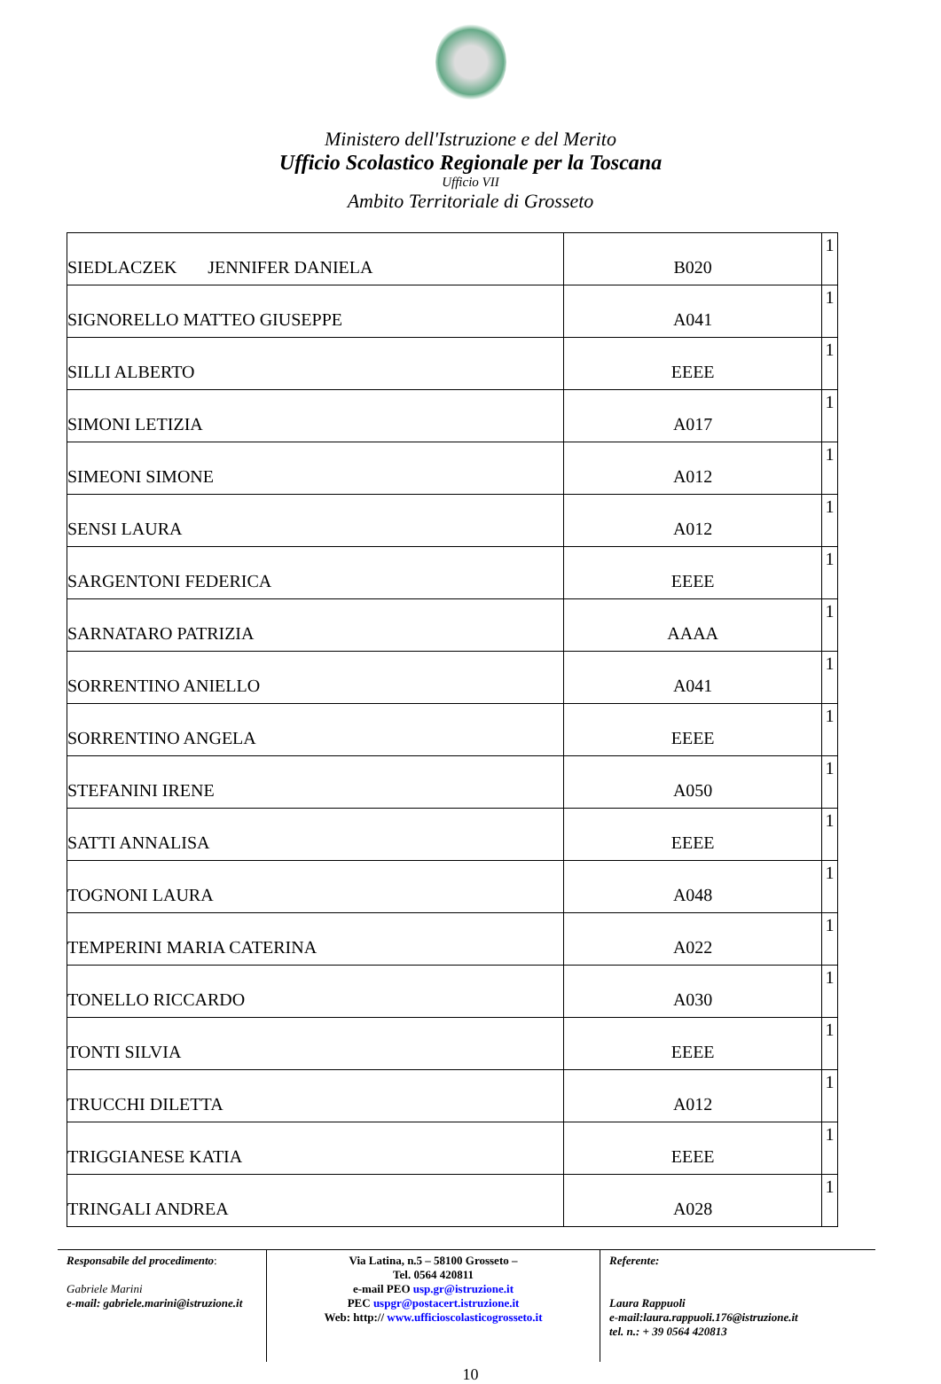Ministero dell'Istruzione e del Merito
Ufficio Scolastico Regionale per la Toscana
Ufficio VII
Ambito Territoriale di Grosseto
| SIEDLACZEK JENNIFER DANIELA | B020 | 1 |
| SIGNORELLO MATTEO GIUSEPPE | A041 | 1 |
| SILLI ALBERTO | EEEE | 1 |
| SIMONI LETIZIA | A017 | 1 |
| SIMEONI SIMONE | A012 | 1 |
| SENSI LAURA | A012 | 1 |
| SARGENTONI FEDERICA | EEEE | 1 |
| SARNATARO PATRIZIA | AAAA | 1 |
| SORRENTINO ANIELLO | A041 | 1 |
| SORRENTINO ANGELA | EEEE | 1 |
| STEFANINI IRENE | A050 | 1 |
| SATTI ANNALISA | EEEE | 1 |
| TOGNONI LAURA | A048 | 1 |
| TEMPERINI MARIA CATERINA | A022 | 1 |
| TONELLO RICCARDO | A030 | 1 |
| TONTI SILVIA | EEEE | 1 |
| TRUCCHI DILETTA | A012 | 1 |
| TRIGGIANESE KATIA | EEEE | 1 |
| TRINGALI ANDREA | A028 | 1 |
Responsabile del procedimento:
Gabriele Marini
e-mail: gabriele.marini@istruzione.it
Via Latina, n.5 – 58100 Grosseto –
Tel. 0564 420811
e-mail PEO usp.gr@istruzione.it
PEC uspgr@postacert.istruzione.it
Web: http:// www.ufficioscolasticogrosseto.it
Referente:
Laura Rappuoli
e-mail:laura.rappuoli.176@istruzione.it
tel. n.: + 39 0564 420813
10